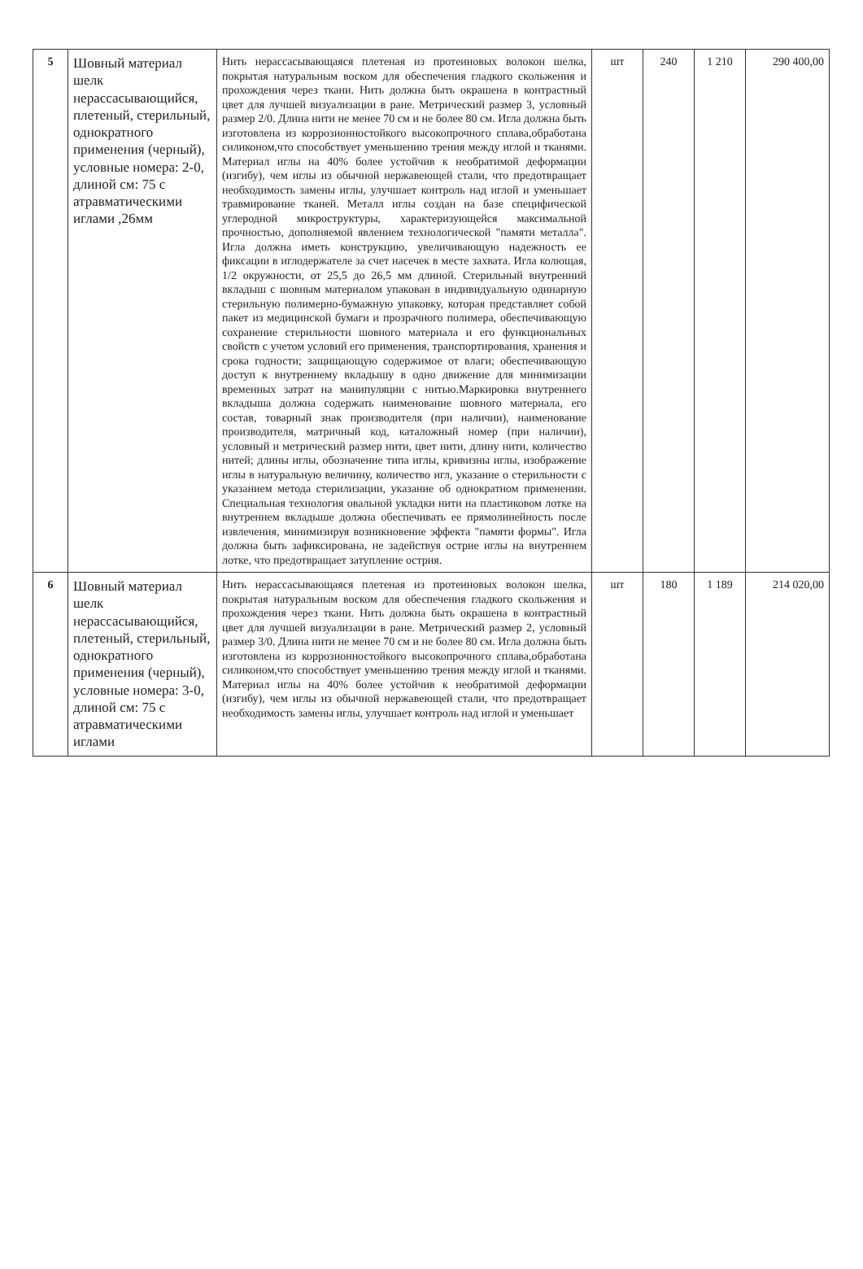| 5 | Шовный материал шелк нерассасывающийся, плетеный, стерильный, однократного применения (черный), условные номера: 2-0, длиной см: 75 с атравматическими иглами ,26мм | Нить нерассасывающаяся плетеная из протеиновых волокон шелка, покрытая натуральным воском для обеспечения гладкого скольжения и прохождения через ткани. Нить должна быть окрашена в контрастный цвет для лучшей визуализации в ране. Метрический размер 3, условный размер 2/0. Длина нити не менее 70 см и не более 80 см. Игла должна быть изготовлена из коррозионностойкого высокопрочного сплава,обработана силиконом,что способствует уменьшению трения между иглой и тканями. Материал иглы на 40% более устойчив к необратимой деформации (изгибу), чем иглы из обычной нержавеющей стали, что предотвращает необходимость замены иглы, улучшает контроль над иглой и уменьшает травмирование тканей. Металл иглы создан на базе специфической углеродной микроструктуры, характеризующейся максимальной прочностью, дополняемой явлением технологической "памяти металла". Игла должна иметь конструкцию, увеличивающую надежность ее фиксации в иглодержателе за счет насечек в месте захвата. Игла колющая, 1/2 окружности, от 25,5 до 26,5 мм длиной. Стерильный внутренний вкладыш с шовным материалом упакован в индивидуальную одинарную стерильную полимерно-бумажную упаковку, которая представляет собой пакет из медицинской бумаги и прозрачного полимера, обеспечивающую сохранение стерильности шовного материала и его функциональных свойств с учетом условий его применения, транспортирования, хранения и срока годности; защищающую содержимое от влаги; обеспечивающую доступ к внутреннему вкладышу в одно движение для минимизации временных затрат на манипуляции с нитью.Маркировка внутреннего вкладыша должна содержать наименование шовного материала, его состав, товарный знак производителя (при наличии), наименование производителя, матричный код, каталожный номер (при наличии), условный и метрический размер нити, цвет нити, длину нити, количество нитей; длины иглы, обозначение типа иглы, кривизны иглы, изображение иглы в натуральную величину, количество игл, указание о стерильности с указанием метода стерилизации, указание об однократном применении. Специальная технология овальной укладки нити на пластиковом лотке на внутреннем вкладыше должна обеспечивать ее прямолинейность после извлечения, минимизируя возникновение эффекта "памяти формы". Игла должна быть зафиксирована, не задействуя острие иглы на внутреннем лотке, что предотвращает затупление острия. | шт | 240 | 1 210 | 290 400,00 |
| 6 | Шовный материал шелк нерассасывающийся, плетеный, стерильный, однократного применения (черный), условные номера: 3-0, длиной см: 75 с атравматическими иглами | Нить нерассасывающаяся плетеная из протеиновых волокон шелка, покрытая натуральным воском для обеспечения гладкого скольжения и прохождения через ткани. Нить должна быть окрашена в контрастный цвет для лучшей визуализации в ране. Метрический размер 2, условный размер 3/0. Длина нити не менее 70 см и не более 80 см. Игла должна быть изготовлена из коррозионностойкого высокопрочного сплава,обработана силиконом,что способствует уменьшению трения между иглой и тканями. Материал иглы на 40% более устойчив к необратимой деформации (изгибу), чем иглы из обычной нержавеющей стали, что предотвращает необходимость замены иглы, улучшает контроль над иглой и уменьшает | шт | 180 | 1 189 | 214 020,00 |